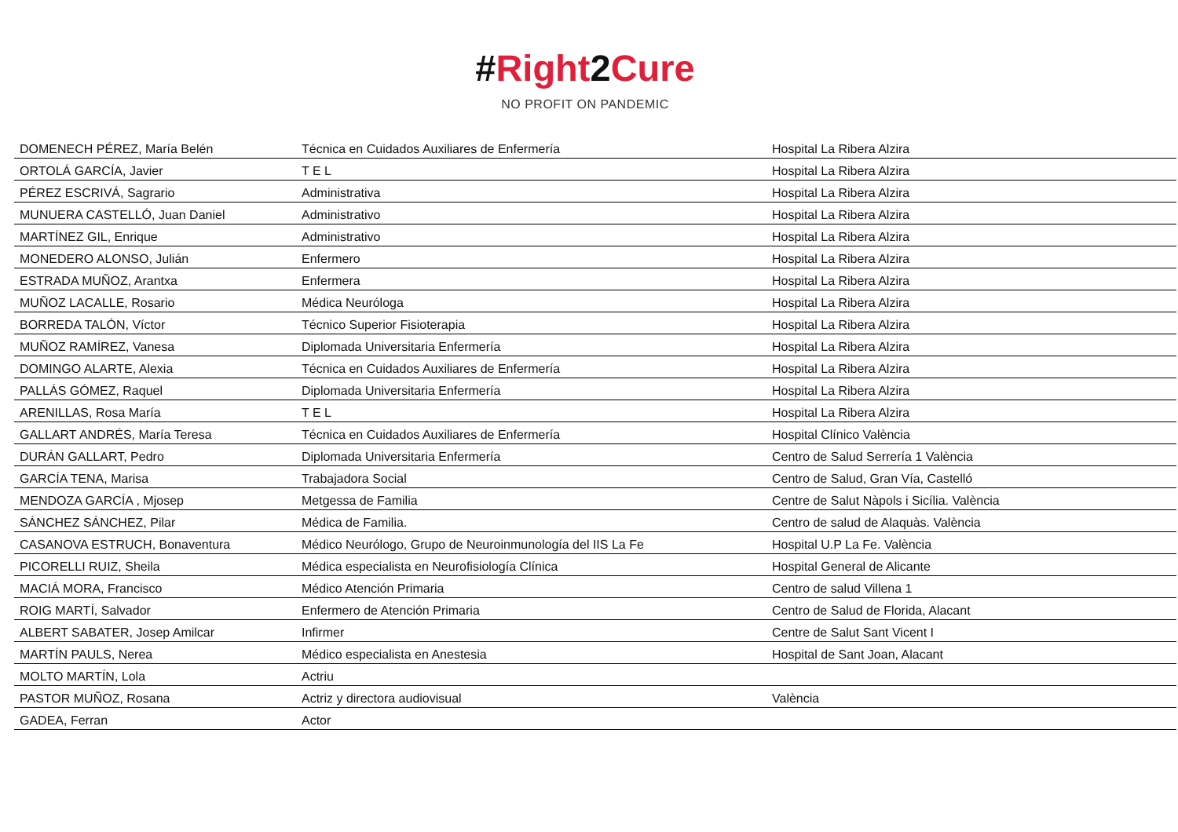#Right 2 Cure
NO PROFIT ON PANDEMIC
| DOMENECH PÉREZ, María Belén | Técnica en Cuidados Auxiliares de Enfermería | Hospital La Ribera Alzira |
| ORTOLÁ GARCÍA, Javier | T E L | Hospital La Ribera Alzira |
| PÉREZ ESCRIVÁ, Sagrario | Administrativa | Hospital La Ribera Alzira |
| MUNUERA CASTELLÓ, Juan Daniel | Administrativo | Hospital La Ribera Alzira |
| MARTÍNEZ GIL, Enrique | Administrativo | Hospital La Ribera Alzira |
| MONEDERO ALONSO, Julián | Enfermero | Hospital La Ribera Alzira |
| ESTRADA MUÑOZ, Arantxa | Enfermera | Hospital La Ribera Alzira |
| MUÑOZ LACALLE, Rosario | Médica Neuróloga | Hospital La Ribera Alzira |
| BORREDA TALÓN, Víctor | Técnico Superior Fisioterapia | Hospital La Ribera Alzira |
| MUÑOZ RAMÍREZ, Vanesa | Diplomada Universitaria Enfermería | Hospital La Ribera Alzira |
| DOMINGO ALARTE, Alexia | Técnica en Cuidados Auxiliares de Enfermería | Hospital La Ribera Alzira |
| PALLÁS GÓMEZ, Raquel | Diplomada Universitaria Enfermería | Hospital La Ribera Alzira |
| ARENILLAS, Rosa María | T E L | Hospital La Ribera Alzira |
| GALLART ANDRÉS, María Teresa | Técnica en Cuidados Auxiliares de Enfermería | Hospital Clínico València |
| DURÁN GALLART, Pedro | Diplomada Universitaria Enfermería | Centro de Salud Serrería 1 València |
| GARCÍA TENA, Marisa | Trabajadora Social | Centro de Salud, Gran Vía, Castelló |
| MENDOZA GARCÍA , Mjosep | Metgessa de Familia | Centre de Salut Nàpols i Sicília. València |
| SÁNCHEZ SÁNCHEZ, Pilar | Médica de Familia. | Centro de salud de Alaquàs. València |
| CASANOVA ESTRUCH, Bonaventura | Médico Neurólogo, Grupo de Neuroinmunología del IIS La Fe | Hospital U.P La Fe. València |
| PICORELLI RUIZ, Sheila | Médica especialista en Neurofisiología Clínica | Hospital General de Alicante |
| MACIÁ MORA, Francisco | Médico Atención Primaria | Centro de salud Villena 1 |
| ROIG MARTÍ, Salvador | Enfermero de Atención Primaria | Centro de Salud de Florida, Alacant |
| ALBERT SABATER, Josep Amilcar | Infirmer | Centre de Salut Sant Vicent I |
| MARTÍN PAULS, Nerea | Médico especialista en Anestesia | Hospital de Sant Joan, Alacant |
| MOLTO MARTÍN, Lola | Actriu | |
| PASTOR MUÑOZ, Rosana | Actriz y directora audiovisual | València |
| GADEA, Ferran | Actor | |